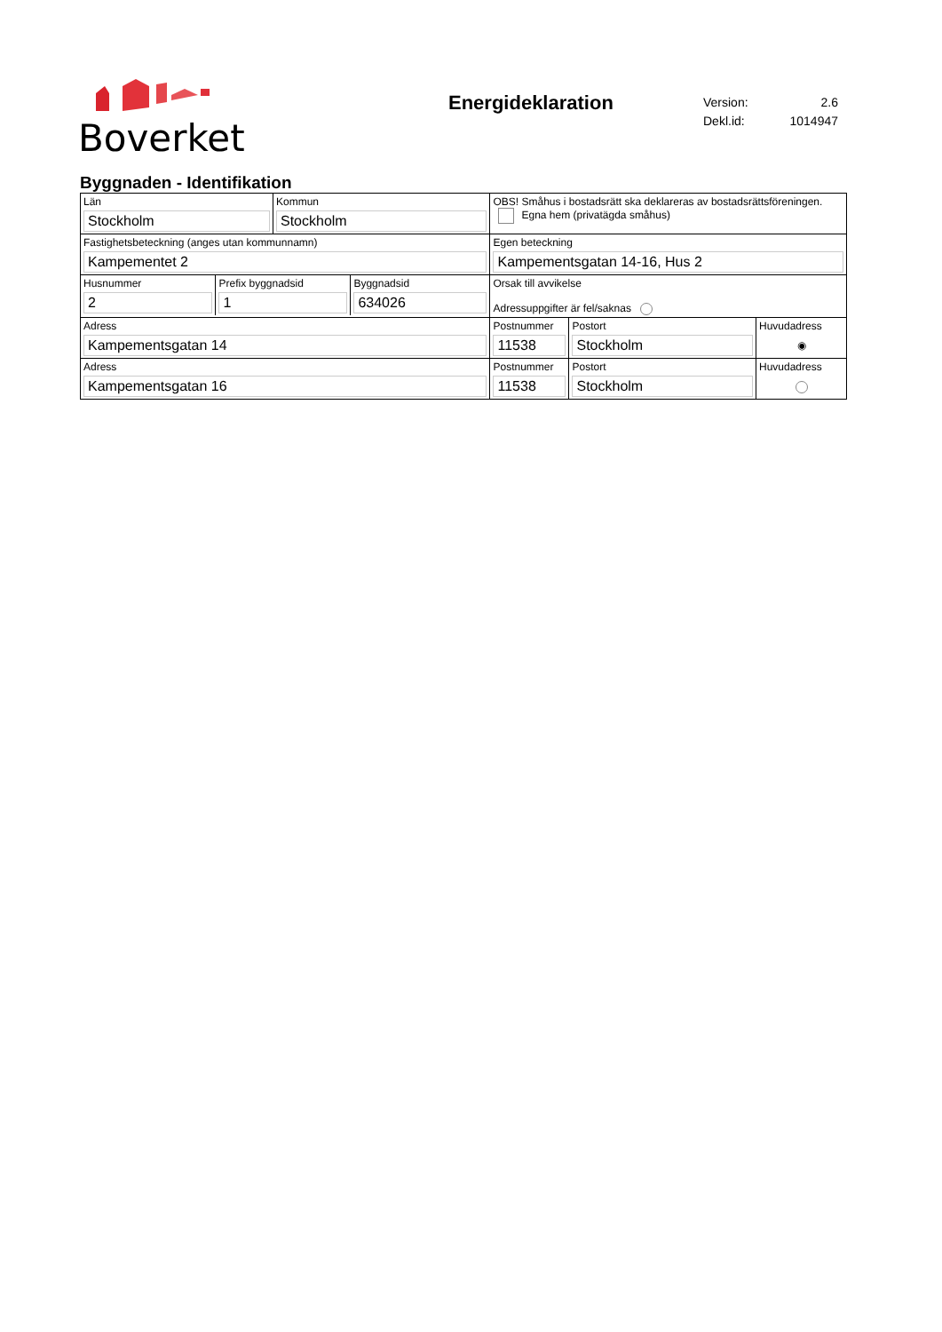Boverket
Energideklaration
| Version: | 2.6 |
| Dekl.id: | 1014947 |
Byggnaden - Identifikation
| Län Stockholm | Kommun Stockholm | OBS! Småhus i bostadsrätt ska deklareras av bostadsrättsföreningen. Egna hem (privatägda småhus) | | |
| Fastighetsbeteckning (anges utan kommunnamn) Kampementet 2 | | Egen beteckning Kampementsgatan 14-16, Hus 2 | | |
| / Husnummer 2 / Prefix byggnadsid 1 / Byggnadsid 634026 / | | Orsak till avvikelse Adressuppgifter är fel/saknas | | |
| Adress Kampementsgatan 14 | | Postnummer 11538 | Postort Stockholm | Huvudadress ◉ |
| Adress Kampementsgatan 16 | | Postnummer 11538 | Postort Stockholm | Huvudadress |